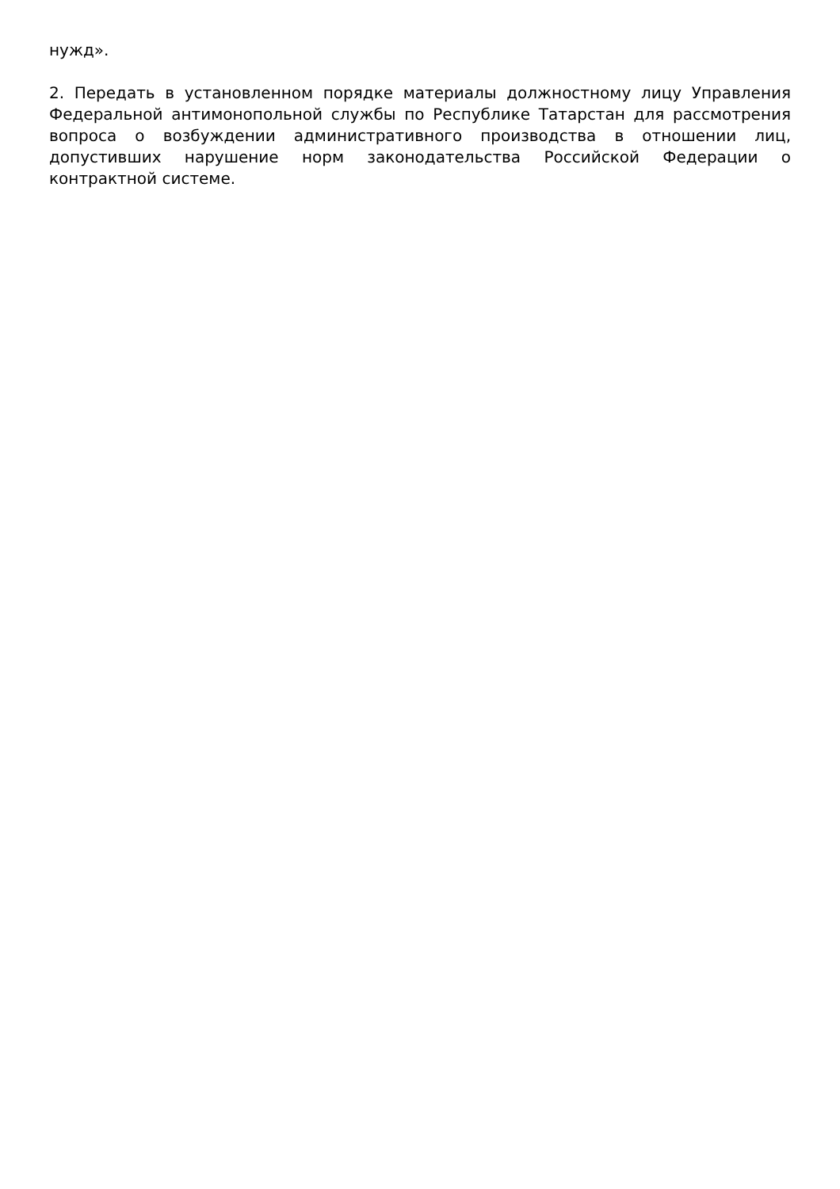нужд».
2. Передать в установленном порядке материалы должностному лицу Управления Федеральной антимонопольной службы по Республике Татарстан для рассмотрения вопроса о возбуждении административного производства в отношении лиц, допустивших нарушение норм законодательства Российской Федерации о контрактной системе.